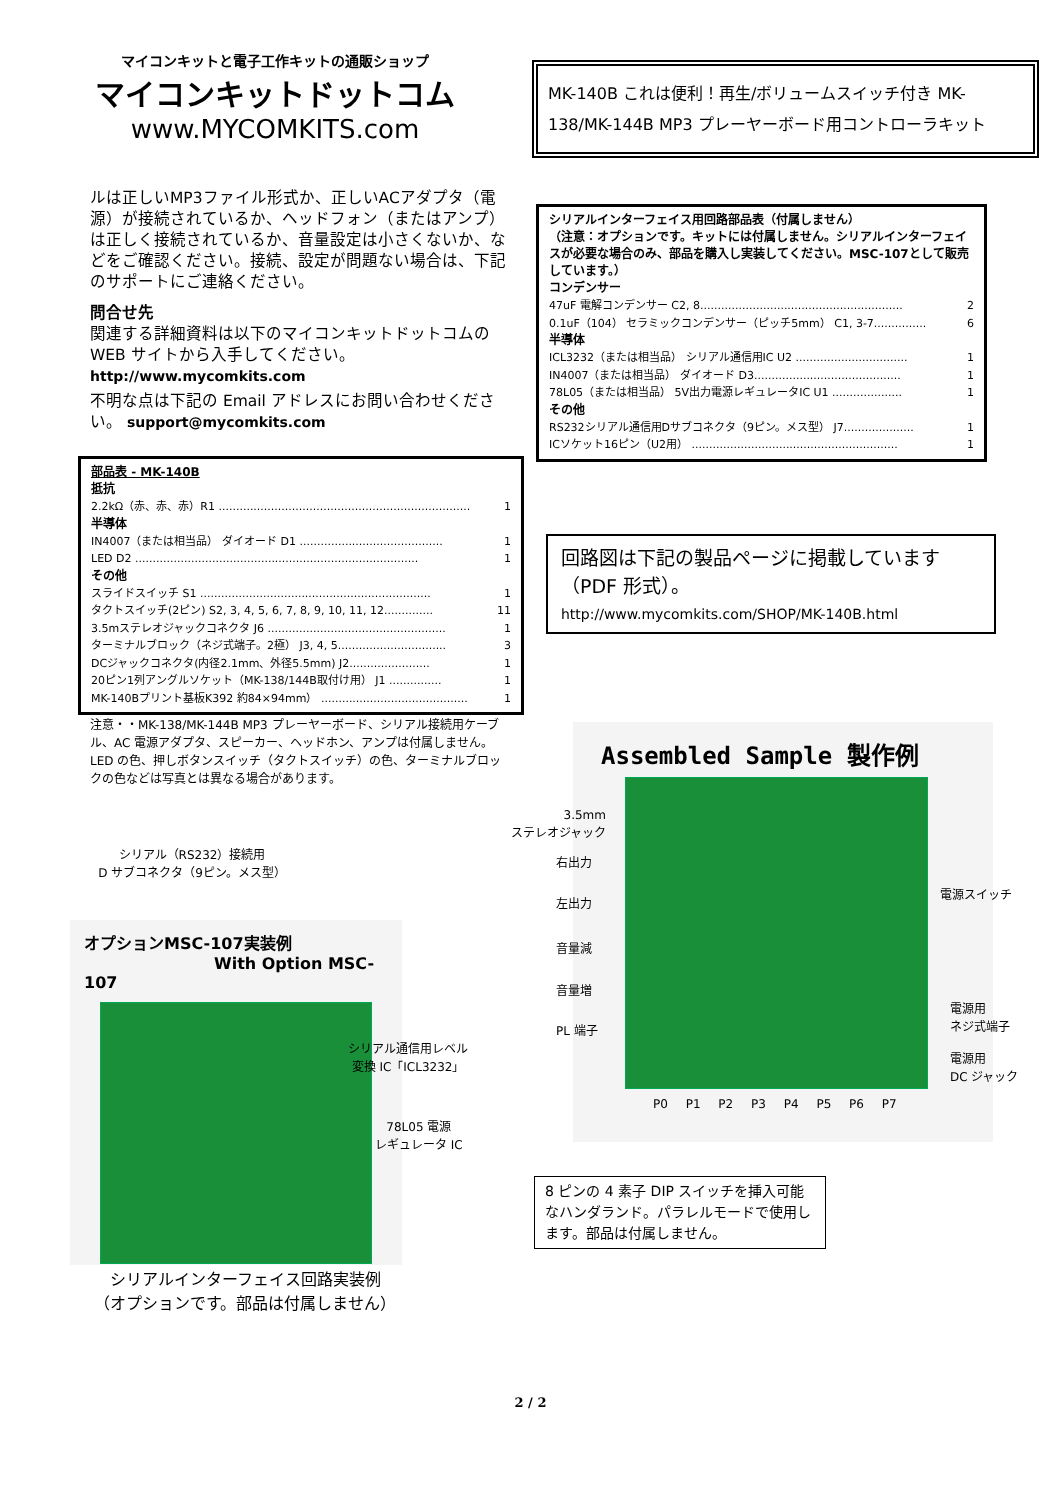マイコンキットと電子工作キットの通販ショップ
マイコンキットドットコム
www.MYCOMKITS.com
MK-140B これは便利！再生/ボリュームスイッチ付き MK-138/MK-144B MP3 プレーヤーボード用コントローラキット
ルは正しいMP3ファイル形式か、正しいACアダプタ（電源）が接続されているか、ヘッドフォン（またはアンプ）は正しく接続されているか、音量設定は小さくないか、などをご確認ください。接続、設定が問題ない場合は、下記のサポートにご連絡ください。
問合せ先
関連する詳細資料は以下のマイコンキットドットコムのWEB サイトから入手してください。
http://www.mycomkits.com
不明な点は下記の Email アドレスにお問い合わせください。 support@mycomkits.com
部品表 - MK-140B
抵抗
2.2kΩ（赤、赤、赤）R1 ........................................................................ 1
半導体
IN4007（または相当品） ダイオード D1 ......................................... 1
LED D2 ................................................................................. 1
その他
スライドスイッチ S1 .................................................................. 1
タクトスイッチ(2ピン) S2, 3, 4, 5, 6, 7, 8, 9, 10, 11, 12.............. 11
3.5mステレオジャックコネクタ J6 ................................................... 1
ターミナルブロック（ネジ式端子。2極） J3, 4, 5............................... 3
DCジャックコネクタ(内径2.1mm、外径5.5mm) J2....................... 1
20ピン1列アングルソケット（MK-138/144B取付け用） J1 ............... 1
MK-140Bプリント基板K392 約84×94mm） .......................................... 1
注意・・MK-138/MK-144B MP3 プレーヤーボード、シリアル接続用ケーブル、AC 電源アダプタ、スピーカー、ヘッドホン、アンプは付属しません。LED の色、押しボタンスイッチ（タクトスイッチ）の色、ターミナルブロックの色などは写真とは異なる場合があります。
シリアルインターフェイス用回路部品表（付属しません）
（注意：オプションです。キットには付属しません。シリアルインターフェイスが必要な場合のみ、部品を購入し実装してください。MSC-107として販売しています。）
コンデンサー
47uF 電解コンデンサー C2, 8.......................................................... 2
0.1uF（104） セラミックコンデンサー（ピッチ5mm） C1, 3-7............... 6
半導体
ICL3232（または相当品） シリアル通信用IC U2 ................................ 1
IN4007（または相当品） ダイオード D3.......................................... 1
78L05（または相当品） 5V出力電源レギュレータIC U1 .................... 1
その他
RS232シリアル通信用Dサブコネクタ（9ピン。メス型） J7.................... 1
ICソケット16ピン（U2用） ........................................................... 1
回路図は下記の製品ページに掲載しています（PDF 形式）。
http://www.mycomkits.com/SHOP/MK-140B.html
シリアル（RS232）接続用
D サブコネクタ（9ピン。メス型）
オプションMSC-107実装例
With Option MSC-107
シリアル通信用レベル
変換 IC「ICL3232」
78L05 電源
レギュレータ IC
シリアルインターフェイス回路実装例
（オプションです。部品は付属しません）
Assembled Sample 製作例
P0 P1 P2 P3 P4 P5 P6 P7
3.5mm
ステレオジャック
右出力
左出力
音量減
音量増
PL 端子
電源スイッチ
電源用
ネジ式端子
電源用
DC ジャック
8 ピンの 4 素子 DIP スイッチを挿入可能なハンダランド。パラレルモードで使用します。部品は付属しません。
2 / 2